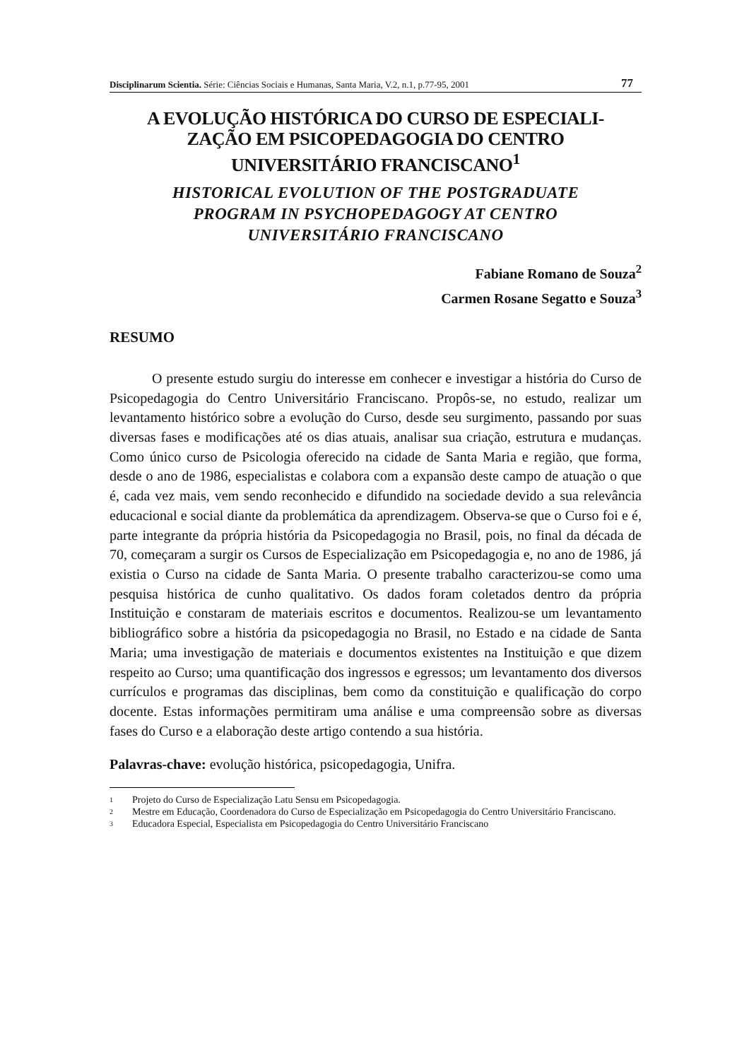Disciplinarum Scientia. Série: Ciências Sociais e Humanas, Santa Maria, V.2, n.1, p.77-95, 2001 77
A EVOLUÇÃO HISTÓRICA DO CURSO DE ESPECIALI-
ZAÇÃO EM PSICOPEDAGOGIA DO CENTRO
UNIVERSITÁRIO FRANCISCANO<sup>1</sup>
HISTORICAL EVOLUTION OF THE POSTGRADUATE
PROGRAM IN PSYCHOPEDAGOGY AT CENTRO
UNIVERSITÁRIO FRANCISCANO
Fabiane Romano de Souza<sup>2</sup>
Carmen Rosane Segatto e Souza<sup>3</sup>
RESUMO
O presente estudo surgiu do interesse em conhecer e investigar a história do Curso de Psicopedagogia do Centro Universitário Franciscano. Propôs-se, no estudo, realizar um levantamento histórico sobre a evolução do Curso, desde seu surgimento, passando por suas diversas fases e modificações até os dias atuais, analisar sua criação, estrutura e mudanças. Como único curso de Psicologia oferecido na cidade de Santa Maria e região, que forma, desde o ano de 1986, especialistas e colabora com a expansão deste campo de atuação o que é, cada vez mais, vem sendo reconhecido e difundido na sociedade devido a sua relevância educacional e social diante da problemática da aprendizagem. Observa-se que o Curso foi e é, parte integrante da própria história da Psicopedagogia no Brasil, pois, no final da década de 70, começaram a surgir os Cursos de Especialização em Psicopedagogia e, no ano de 1986, já existia o Curso na cidade de Santa Maria. O presente trabalho caracterizou-se como uma pesquisa histórica de cunho qualitativo. Os dados foram coletados dentro da própria Instituição e constaram de materiais escritos e documentos. Realizou-se um levantamento bibliográfico sobre a história da psicopedagogia no Brasil, no Estado e na cidade de Santa Maria; uma investigação de materiais e documentos existentes na Instituição e que dizem respeito ao Curso; uma quantificação dos ingressos e egressos; um levantamento dos diversos currículos e programas das disciplinas, bem como da constituição e qualificação do corpo docente. Estas informações permitiram uma análise e uma compreensão sobre as diversas fases do Curso e a elaboração deste artigo contendo a sua história.
Palavras-chave: evolução histórica, psicopedagogia, Unifra.
1 Projeto do Curso de Especialização Latu Sensu em Psicopedagogia.
2 Mestre em Educação, Coordenadora do Curso de Especialização em Psicopedagogia do Centro Universitário Franciscano.
3 Educadora Especial, Especialista em Psicopedagogia do Centro Universitário Franciscano